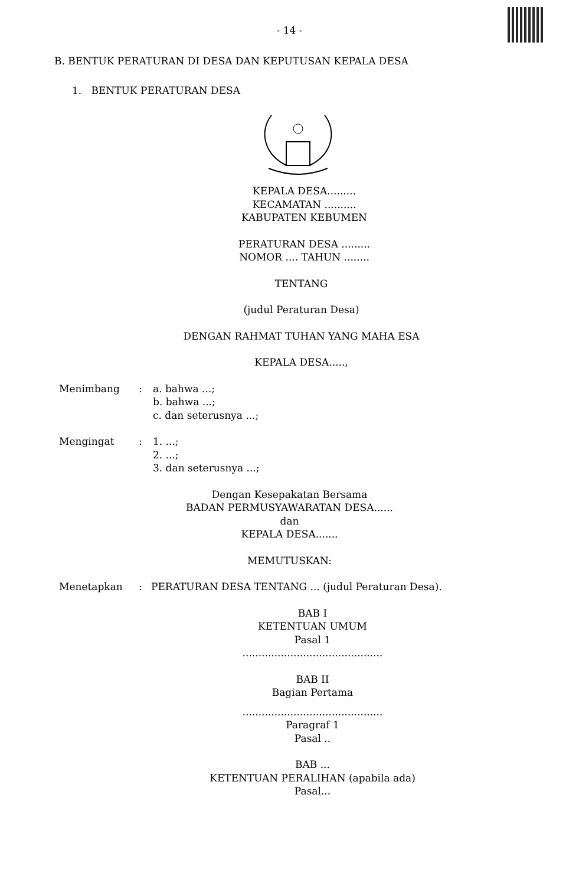- 14 -
B. BENTUK PERATURAN DI DESA DAN KEPUTUSAN KEPALA DESA
1. BENTUK PERATURAN DESA
KEPALA DESA.........
KECAMATAN ..........
KABUPATEN KEBUMEN
PERATURAN DESA .........
NOMOR .... TAHUN ........
TENTANG
(judul Peraturan Desa)
DENGAN RAHMAT TUHAN YANG MAHA ESA
KEPALA DESA.....,
Menimbang : a. bahwa ...;
b. bahwa ...;
c. dan seterusnya ...;
Mengingat : 1. ...;
2. ...;
3. dan seterusnya ...;
Dengan Kesepakatan Bersama
BADAN PERMUSYAWARATAN DESA......
dan
KEPALA DESA.......
MEMUTUSKAN:
Menetapkan : PERATURAN DESA TENTANG ... (judul Peraturan Desa).
BAB I
KETENTUAN UMUM
Pasal 1
............................................
BAB II
Bagian Pertama
............................................
Paragraf 1
Pasal ..
BAB ...
KETENTUAN PERALIHAN (apabila ada)
Pasal...